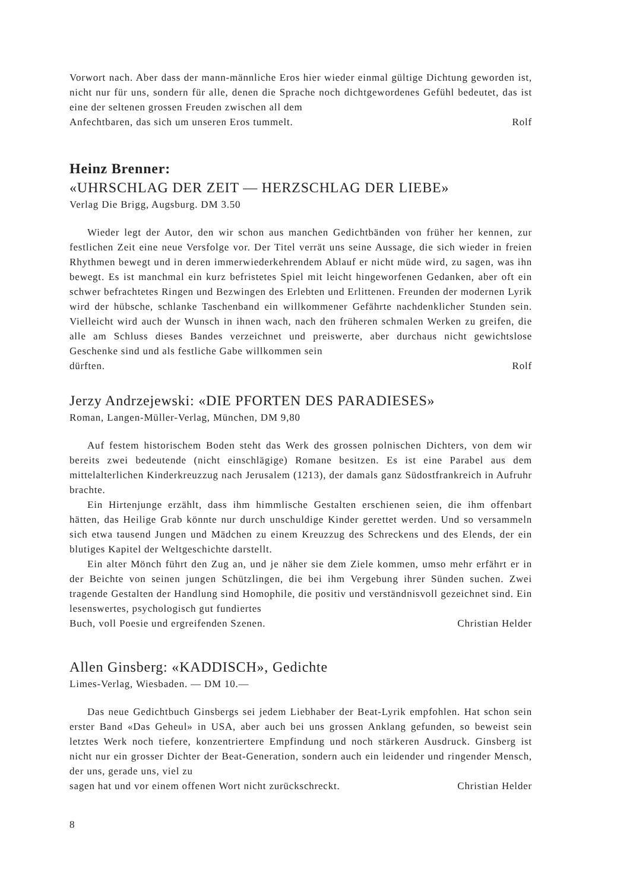Vorwort nach. Aber dass der mann-männliche Eros hier wieder einmal gültige Dichtung geworden ist, nicht nur für uns, sondern für alle, denen die Sprache noch dichtgewordenes Gefühl bedeutet, das ist eine der seltenen grossen Freuden zwischen all dem
Anfechtbaren, das sich um unseren Eros tummelt. Rolf
Heinz Brenner:
«UHRSCHLAG DER ZEIT — HERZSCHLAG DER LIEBE»
Verlag Die Brigg, Augsburg. DM 3.50
Wieder legt der Autor, den wir schon aus manchen Gedichtbänden von früher her kennen, zur festlichen Zeit eine neue Versfolge vor. Der Titel verrät uns seine Aussage, die sich wieder in freien Rhythmen bewegt und in deren immerwiederkehrendem Ablauf er nicht müde wird, zu sagen, was ihn bewegt. Es ist manchmal ein kurz befristetes Spiel mit leicht hingeworfenen Gedanken, aber oft ein schwer befrachtetes Ringen und Bezwingen des Erlebten und Erlittenen. Freunden der modernen Lyrik wird der hübsche, schlanke Taschenband ein willkommener Gefährte nachdenklicher Stunden sein. Vielleicht wird auch der Wunsch in ihnen wach, nach den früheren schmalen Werken zu greifen, die alle am Schluss dieses Bandes verzeichnet und preiswerte, aber durchaus nicht gewichtslose Geschenke sind und als festliche Gabe willkommen sein
dürften. Rolf
Jerzy Andrzejewski: «DIE PFORTEN DES PARADIESES»
Roman, Langen-Müller-Verlag, München, DM 9,80
Auf festem historischem Boden steht das Werk des grossen polnischen Dichters, von dem wir bereits zwei bedeutende (nicht einschlägige) Romane besitzen. Es ist eine Parabel aus dem mittelalterlichen Kinderkreuzzug nach Jerusalem (1213), der damals ganz Südostfrankreich in Aufruhr brachte.
Ein Hirtenjunge erzählt, dass ihm himmlische Gestalten erschienen seien, die ihm offenbart hätten, das Heilige Grab könnte nur durch unschuldige Kinder gerettet werden. Und so versammeln sich etwa tausend Jungen und Mädchen zu einem Kreuzzug des Schreckens und des Elends, der ein blutiges Kapitel der Weltgeschichte darstellt.
Ein alter Mönch führt den Zug an, und je näher sie dem Ziele kommen, umso mehr erfährt er in der Beichte von seinen jungen Schützlingen, die bei ihm Vergebung ihrer Sünden suchen. Zwei tragende Gestalten der Handlung sind Homophile, die positiv und verständnisvoll gezeichnet sind. Ein lesenswertes, psychologisch gut fundiertes
Buch, voll Poesie und ergreifenden Szenen. Christian Helder
Allen Ginsberg: «KADDISCH», Gedichte
Limes-Verlag, Wiesbaden. — DM 10.—
Das neue Gedichtbuch Ginsbergs sei jedem Liebhaber der Beat-Lyrik empfohlen. Hat schon sein erster Band «Das Geheul» in USA, aber auch bei uns grossen Anklang gefunden, so beweist sein letztes Werk noch tiefere, konzentriertere Empfindung und noch stärkeren Ausdruck. Ginsberg ist nicht nur ein grosser Dichter der Beat-Generation, sondern auch ein leidender und ringender Mensch, der uns, gerade uns, viel zu
sagen hat und vor einem offenen Wort nicht zurückschreckt. Christian Helder
8